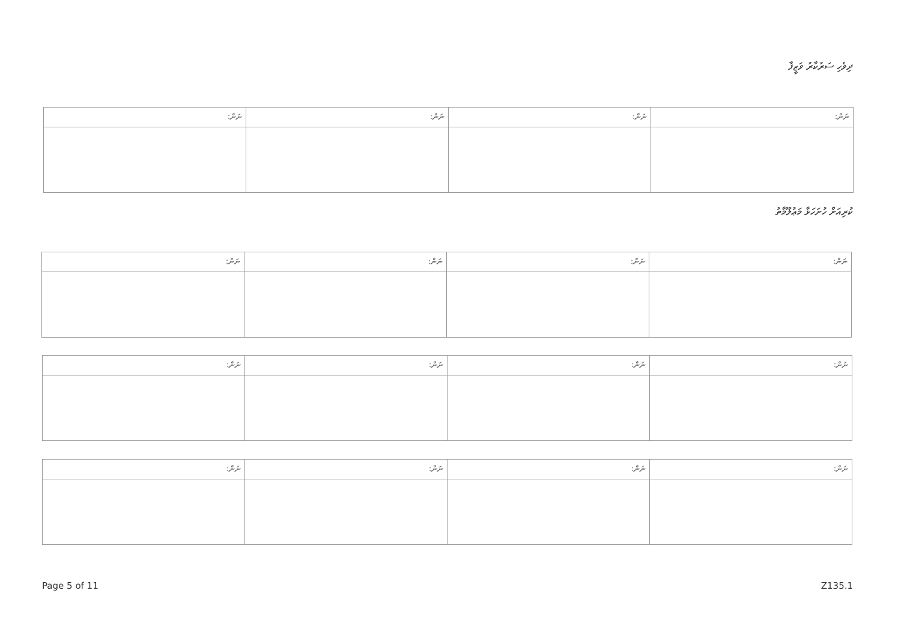ދިވެހި ސަރުކާރު ވަޒީފާ
| ނަން: | ނަން: | ނަން: | ނަން: |
| --- | --- | --- | --- |
ކުރިއަށް ހުށަހަޅާ މަޢުލޫމާތު
| ނަން: | ނަން: | ނަން: | ނަން: |
| --- | --- | --- | --- |
| ނަން: | ނަން: | ނަން: | ނަން: |
| --- | --- | --- | --- |
| ނަން: | ނަން: | ނަން: | ނަން: |
| --- | --- | --- | --- |
Page 5 of 11 Z135.1